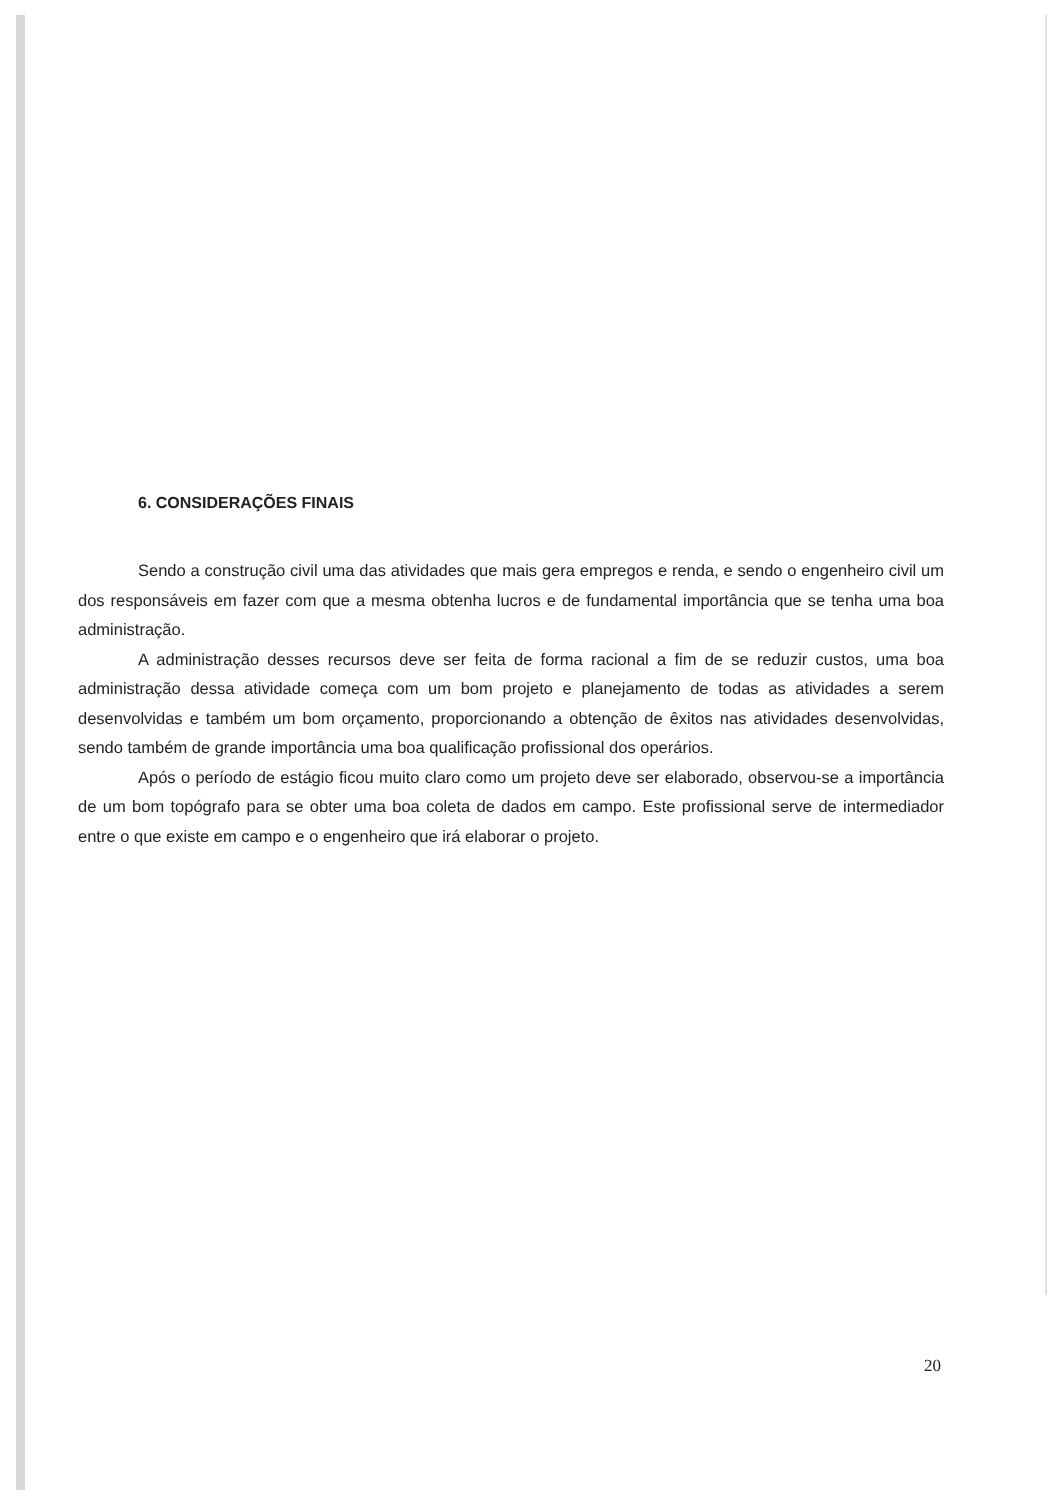6. CONSIDERAÇÕES FINAIS
Sendo a construção civil uma das atividades que mais gera empregos e renda, e sendo o engenheiro civil um dos responsáveis em fazer com que a mesma obtenha lucros e de fundamental importância que se tenha uma boa administração.
A administração desses recursos deve ser feita de forma racional a fim de se reduzir custos, uma boa administração dessa atividade começa com um bom projeto e planejamento de todas as atividades a serem desenvolvidas e também um bom orçamento, proporcionando a obtenção de êxitos nas atividades desenvolvidas, sendo também de grande importância uma boa qualificação profissional dos operários.
Após o período de estágio ficou muito claro como um projeto deve ser elaborado, observou-se a importância de um bom topógrafo para se obter uma boa coleta de dados em campo. Este profissional serve de intermediador entre o que existe em campo e o engenheiro que irá elaborar o projeto.
20